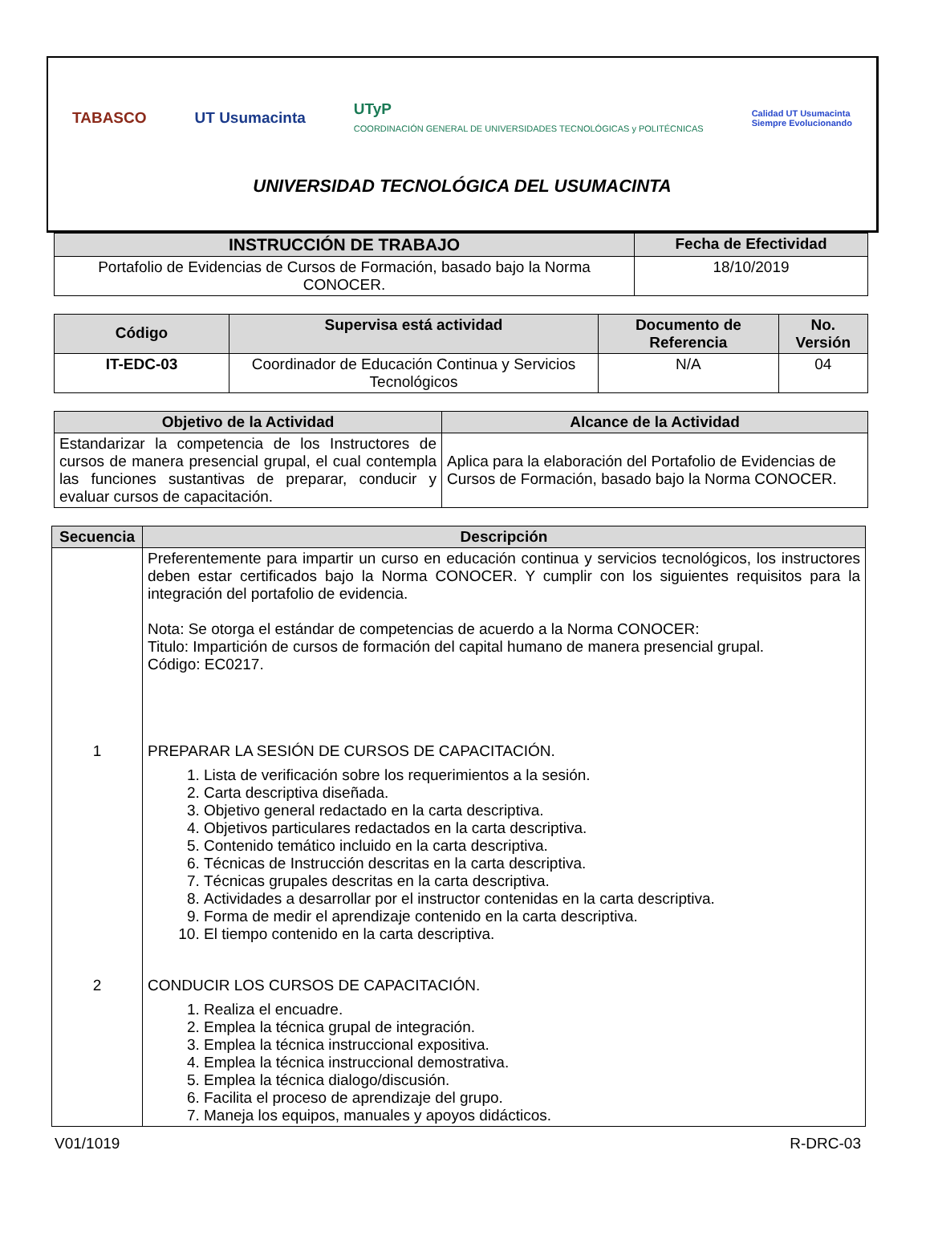TABASCO UT Usumacinta
UTyP
COORDINACIÓN GENERAL DE UNIVERSIDADES TECNOLÓGICAS y POLITÉCNICAS
Calidad UT Usumacinta
Siempre Evolucionando
UNIVERSIDAD TECNOLÓGICA DEL USUMACINTA
| INSTRUCCIÓN DE TRABAJO | Fecha de Efectividad |
| --- | --- |
| Portafolio de Evidencias de Cursos de Formación, basado bajo la Norma CONOCER. | 18/10/2019 |
| Código | Supervisa está actividad | Documento de Referencia | No. Versión |
| --- | --- | --- | --- |
| IT-EDC-03 | Coordinador de Educación Continua y Servicios Tecnológicos | N/A | 04 |
| Objetivo de la Actividad | Alcance de la Actividad |
| --- | --- |
| Estandarizar la competencia de los Instructores de cursos de manera presencial grupal, el cual contempla las funciones sustantivas de preparar, conducir y evaluar cursos de capacitación. | Aplica para la elaboración del Portafolio de Evidencias de Cursos de Formación, basado bajo la Norma CONOCER. |
| Secuencia | Descripción |
| --- | --- |
| | Preferentemente para impartir un curso en educación continua y servicios tecnológicos, los instructores deben estar certificados bajo la Norma CONOCER. Y cumplir con los siguientes requisitos para la integración del portafolio de evidencia. Nota: Se otorga el estándar de competencias de acuerdo a la Norma CONOCER: Titulo: Impartición de cursos de formación del capital humano de manera presencial grupal. Código: EC0217. |
| 1 | PREPARAR LA SESIÓN DE CURSOS DE CAPACITACIÓN. 1. Lista de verificación sobre los requerimientos a la sesión. 2. Carta descriptiva diseñada. 3. Objetivo general redactado en la carta descriptiva. 4. Objetivos particulares redactados en la carta descriptiva. 5. Contenido temático incluido en la carta descriptiva. 6. Técnicas de Instrucción descritas en la carta descriptiva. 7. Técnicas grupales descritas en la carta descriptiva. 8. Actividades a desarrollar por el instructor contenidas en la carta descriptiva. 9. Forma de medir el aprendizaje contenido en la carta descriptiva. 10. El tiempo contenido en la carta descriptiva. |
| 2 | CONDUCIR LOS CURSOS DE CAPACITACIÓN. 1. Realiza el encuadre. 2. Emplea la técnica grupal de integración. 3. Emplea la técnica instruccional expositiva. 4. Emplea la técnica instruccional demostrativa. 5. Emplea la técnica dialogo/discusión. 6. Facilita el proceso de aprendizaje del grupo. 7. Maneja los equipos, manuales y apoyos didácticos. |
V01/1019 R-DRC-03